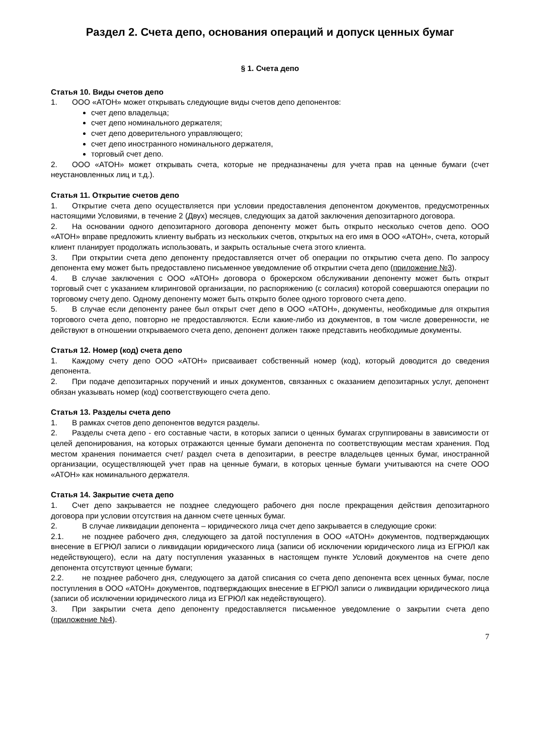Раздел 2. Счета депо, основания операций и допуск ценных бумаг
§ 1. Счета депо
Статья 10. Виды счетов депо
1. ООО «АТОН» может открывать следующие виды счетов депо депонентов:
счет депо владельца;
счет депо номинального держателя;
счет депо доверительного управляющего;
счет депо иностранного номинального держателя,
торговый счет депо.
2. ООО «АТОН» может открывать счета, которые не предназначены для учета прав на ценные бумаги (счет неустановленных лиц и т.д.).
Статья 11. Открытие счетов депо
1. Открытие счета депо осуществляется при условии предоставления депонентом документов, предусмотренных настоящими Условиями, в течение 2 (Двух) месяцев, следующих за датой заключения депозитарного договора.
2. На основании одного депозитарного договора депоненту может быть открыто несколько счетов депо. ООО «АТОН» вправе предложить клиенту выбрать из нескольких счетов, открытых на его имя в ООО «АТОН», счета, который клиент планирует продолжать использовать, и закрыть остальные счета этого клиента.
3. При открытии счета депо депоненту предоставляется отчет об операции по открытию счета депо. По запросу депонента ему может быть предоставлено письменное уведомление об открытии счета депо (приложение №3).
4. В случае заключения с ООО «АТОН» договора о брокерском обслуживании депоненту может быть открыт торговый счет с указанием клиринговой организации, по распоряжению (с согласия) которой совершаются операции по торговому счету депо. Одному депоненту может быть открыто более одного торгового счета депо.
5. В случае если депоненту ранее был открыт счет депо в ООО «АТОН», документы, необходимые для открытия торгового счета депо, повторно не предоставляются. Если какие-либо из документов, в том числе доверенности, не действуют в отношении открываемого счета депо, депонент должен также представить необходимые документы.
Статья 12. Номер (код) счета депо
1. Каждому счету депо ООО «АТОН» присваивает собственный номер (код), который доводится до сведения депонента.
2. При подаче депозитарных поручений и иных документов, связанных с оказанием депозитарных услуг, депонент обязан указывать номер (код) соответствующего счета депо.
Статья 13. Разделы счета депо
1. В рамках счетов депо депонентов ведутся разделы.
2. Разделы счета депо - его составные части, в которых записи о ценных бумагах сгруппированы в зависимости от целей депонирования, на которых отражаются ценные бумаги депонента по соответствующим местам хранения. Под местом хранения понимается счет/ раздел счета в депозитарии, в реестре владельцев ценных бумаг, иностранной организации, осуществляющей учет прав на ценные бумаги, в которых ценные бумаги учитываются на счете ООО «АТОН» как номинального держателя.
Статья 14. Закрытие счета депо
1. Счет депо закрывается не позднее следующего рабочего дня после прекращения действия депозитарного договора при условии отсутствия на данном счете ценных бумаг.
2. В случае ликвидации депонента – юридического лица счет депо закрывается в следующие сроки:
2.1. не позднее рабочего дня, следующего за датой поступления в ООО «АТОН» документов, подтверждающих внесение в ЕГРЮЛ записи о ликвидации юридического лица (записи об исключении юридического лица из ЕГРЮЛ как недействующего), если на дату поступления указанных в настоящем пункте Условий документов на счете депо депонента отсутствуют ценные бумаги;
2.2. не позднее рабочего дня, следующего за датой списания со счета депо депонента всех ценных бумаг, после поступления в ООО «АТОН» документов, подтверждающих внесение в ЕГРЮЛ записи о ликвидации юридического лица (записи об исключении юридического лица из ЕГРЮЛ как недействующего).
3. При закрытии счета депо депоненту предоставляется письменное уведомление о закрытии счета депо (приложение №4).
7